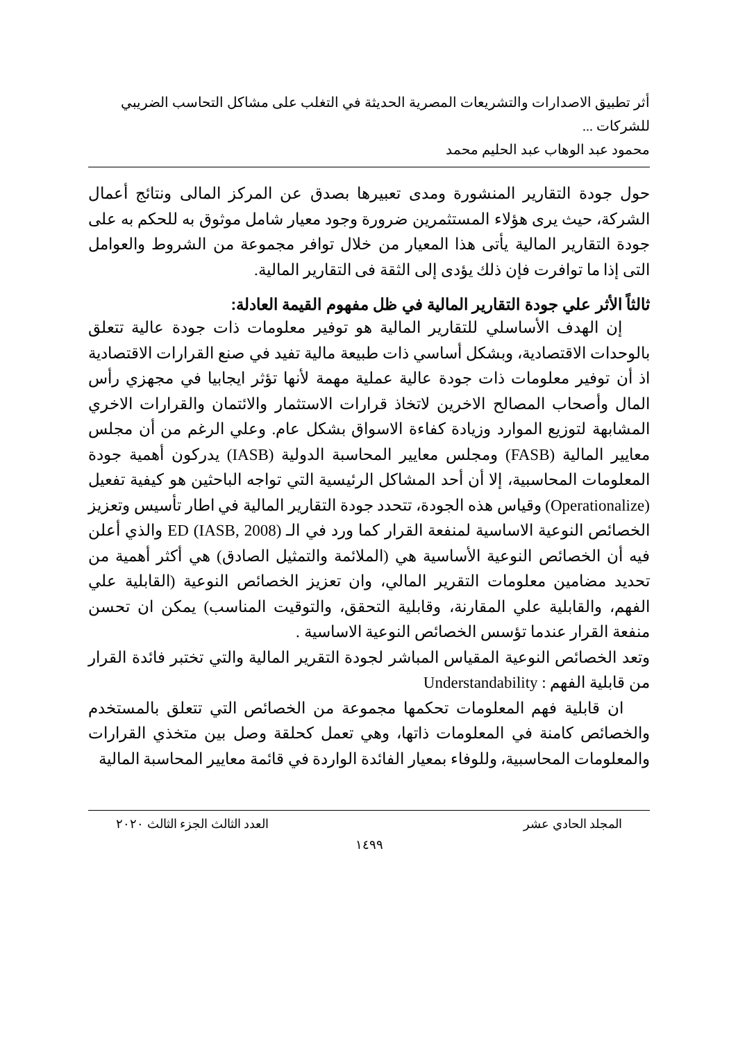أثر تطبيق الاصدارات والتشريعات المصرية الحديثة في التغلب على مشاكل التحاسب الضريبي للشركات ...
محمود عبد الوهاب عبد الحليم محمد
حول جودة التقارير المنشورة ومدى تعبيرها بصدق عن المركز المالى ونتائج أعمال الشركة، حيث يرى هؤلاء المستثمرين ضرورة وجود معيار شامل موثوق به للحكم به على جودة التقارير المالية يأتى هذا المعيار من خلال توافر مجموعة من الشروط والعوامل التى إذا ما توافرت فإن ذلك يؤدى إلى الثقة فى التقارير المالية.
ثالثاً الأثر علي جودة التقارير المالية في ظل مفهوم القيمة العادلة:
إن الهدف الأساسلي للتقارير المالية هو توفير معلومات ذات جودة عالية تتعلق بالوحدات الاقتصادية، وبشكل أساسي ذات طبيعة مالية تفيد في صنع القرارات الاقتصادية اذ أن توفير معلومات ذات جودة عالية عملية مهمة لأنها تؤثر ايجابيا في مجهزي رأس المال وأصحاب المصالح الاخرين لاتخاذ قرارات الاستثمار والائتمان والقرارات الاخري المشابهة لتوزيع الموارد وزيادة كفاءة الاسواق بشكل عام. وعلي الرغم من أن مجلس معايير المالية (FASB) ومجلس معايير المحاسبة الدولية (IASB) يدركون أهمية جودة المعلومات المحاسبية، إلا أن أحد المشاكل الرئيسية التي تواجه الباحثين هو كيفية تفعيل (Operationalize) وقياس هذه الجودة، تتحدد جودة التقارير المالية في اطار تأسيس وتعزيز الخصائص النوعية الاساسية لمنفعة القرار كما ورد في الـ ED (IASB, 2008) والذي أعلن فيه أن الخصائص النوعية الأساسية هي (الملائمة والتمثيل الصادق) هي أكثر أهمية من تحديد مضامين معلومات التقرير المالي، وان تعزيز الخصائص النوعية (القابلية علي الفهم، والقابلية علي المقارنة، وقابلية التحقق، والتوقيت المناسب) يمكن ان تحسن منفعة القرار عندما تؤسس الخصائص النوعية الاساسية .
وتعد الخصائص النوعية المقياس المباشر لجودة التقرير المالية والتي تختبر فائدة القرار من قابلية الفهم : Understandability
ان قابلية فهم المعلومات تحكمها مجموعة من الخصائص التي تتعلق بالمستخدم والخصائص كامنة في المعلومات ذاتها، وهي تعمل كحلقة وصل بين متخذي القرارات والمعلومات المحاسبية، وللوفاء بمعيار الفائدة الواردة في قائمة معايير المحاسبة المالية
المجلد الحادي عشر العدد الثالث الجزء الثالث ٢٠٢٠
١٤٩٩